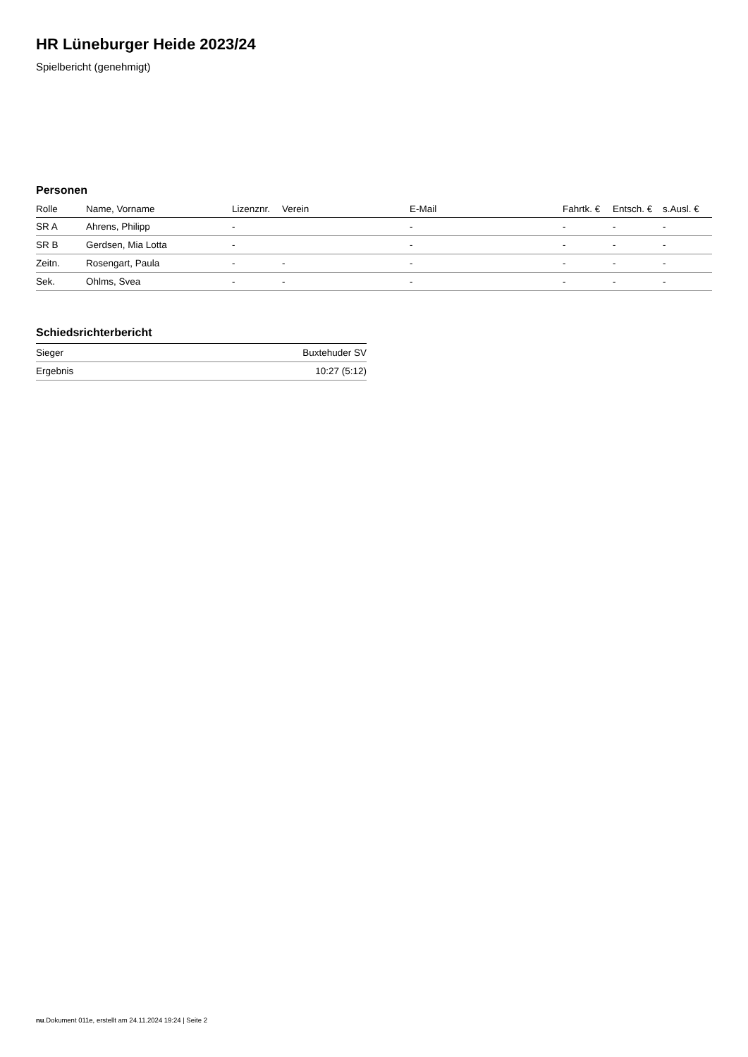HR Lüneburger Heide 2023/24
Spielbericht (genehmigt)
Personen
| Rolle | Name, Vorname | Lizenznr. | Verein | E-Mail | Fahrtk. € | Entsch. € | s.Ausl. € |
| --- | --- | --- | --- | --- | --- | --- | --- |
| SR A | Ahrens, Philipp | - | | - | - | - | - |
| SR B | Gerdsen, Mia Lotta | - | | - | - | - | - |
| Zeitn. | Rosengart, Paula | - | - | - | - | - | - |
| Sek. | Ohlms, Svea | - | - | - | - | - | - |
Schiedsrichterbericht
| Sieger | Buxtehuder SV |
| Ergebnis | 10:27 (5:12) |
nu.Dokument 011e, erstellt am 24.11.2024 19:24 | Seite 2